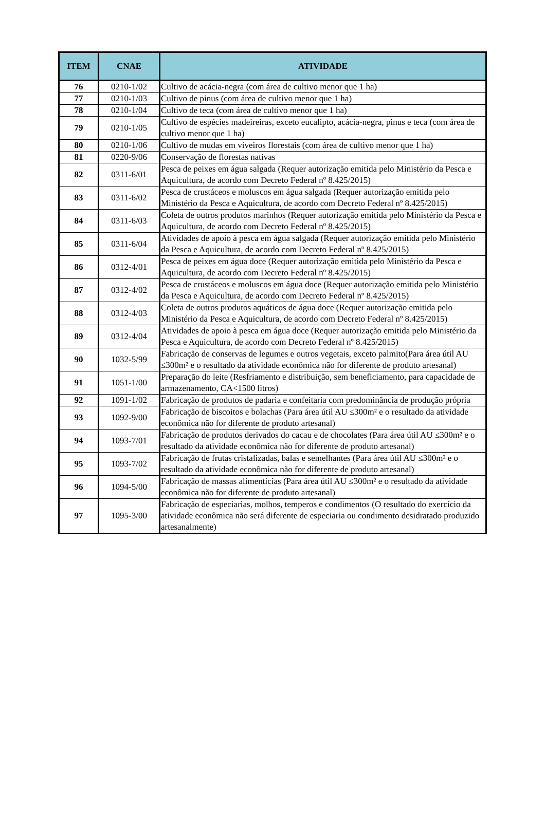| ITEM | CNAE | ATIVIDADE |
| --- | --- | --- |
| 76 | 0210-1/02 | Cultivo de acácia-negra (com área de cultivo menor que 1 ha) |
| 77 | 0210-1/03 | Cultivo de pinus (com área de cultivo menor que 1 ha) |
| 78 | 0210-1/04 | Cultivo de teca (com área de cultivo menor que 1 ha) |
| 79 | 0210-1/05 | Cultivo de espécies madeireiras, exceto eucalipto, acácia-negra, pinus e teca (com área de cultivo menor que 1 ha) |
| 80 | 0210-1/06 | Cultivo de mudas em viveiros florestais (com área de cultivo menor que 1 ha) |
| 81 | 0220-9/06 | Conservação de florestas nativas |
| 82 | 0311-6/01 | Pesca de peixes em água salgada (Requer autorização emitida pelo Ministério da Pesca e Aquicultura, de acordo com Decreto Federal nº 8.425/2015) |
| 83 | 0311-6/02 | Pesca de crustáceos e moluscos em água salgada (Requer autorização emitida pelo Ministério da Pesca e Aquicultura, de acordo com Decreto Federal nº 8.425/2015) |
| 84 | 0311-6/03 | Coleta de outros produtos marinhos (Requer autorização emitida pelo Ministério da Pesca e Aquicultura, de acordo com Decreto Federal nº 8.425/2015) |
| 85 | 0311-6/04 | Atividades de apoio à pesca em água salgada (Requer autorização emitida pelo Ministério da Pesca e Aquicultura, de acordo com Decreto Federal nº 8.425/2015) |
| 86 | 0312-4/01 | Pesca de peixes em água doce (Requer autorização emitida pelo Ministério da Pesca e Aquicultura, de acordo com Decreto Federal nº 8.425/2015) |
| 87 | 0312-4/02 | Pesca de crustáceos e moluscos em água doce (Requer autorização emitida pelo Ministério da Pesca e Aquicultura, de acordo com Decreto Federal nº 8.425/2015) |
| 88 | 0312-4/03 | Coleta de outros produtos aquáticos de água doce (Requer autorização emitida pelo Ministério da Pesca e Aquicultura, de acordo com Decreto Federal nº 8.425/2015) |
| 89 | 0312-4/04 | Atividades de apoio à pesca em água doce (Requer autorização emitida pelo Ministério da Pesca e Aquicultura, de acordo com Decreto Federal nº 8.425/2015) |
| 90 | 1032-5/99 | Fabricação de conservas de legumes e outros vegetais, exceto palmito(Para área útil AU ≤300m² e o resultado da atividade econômica não for diferente de produto artesanal) |
| 91 | 1051-1/00 | Preparação do leite (Resfriamento e distribuição, sem beneficiamento, para capacidade de armazenamento, CA<1500 litros) |
| 92 | 1091-1/02 | Fabricação de produtos de padaria e confeitaria com predominância de produção própria |
| 93 | 1092-9/00 | Fabricação de biscoitos e bolachas (Para área útil AU ≤300m² e o resultado da atividade econômica não for diferente de produto artesanal) |
| 94 | 1093-7/01 | Fabricação de produtos derivados do cacau e de chocolates (Para área útil AU ≤300m² e o resultado da atividade econômica não for diferente de produto artesanal) |
| 95 | 1093-7/02 | Fabricação de frutas cristalizadas, balas e semelhantes (Para área útil AU ≤300m² e o resultado da atividade econômica não for diferente de produto artesanal) |
| 96 | 1094-5/00 | Fabricação de massas alimentícias (Para área útil AU ≤300m² e o resultado da atividade econômica não for diferente de produto artesanal) |
| 97 | 1095-3/00 | Fabricação de especiarias, molhos, temperos e condimentos (O resultado do exercício da atividade econômica não será diferente de especiaria ou condimento desidratado produzido artesanalmente) |